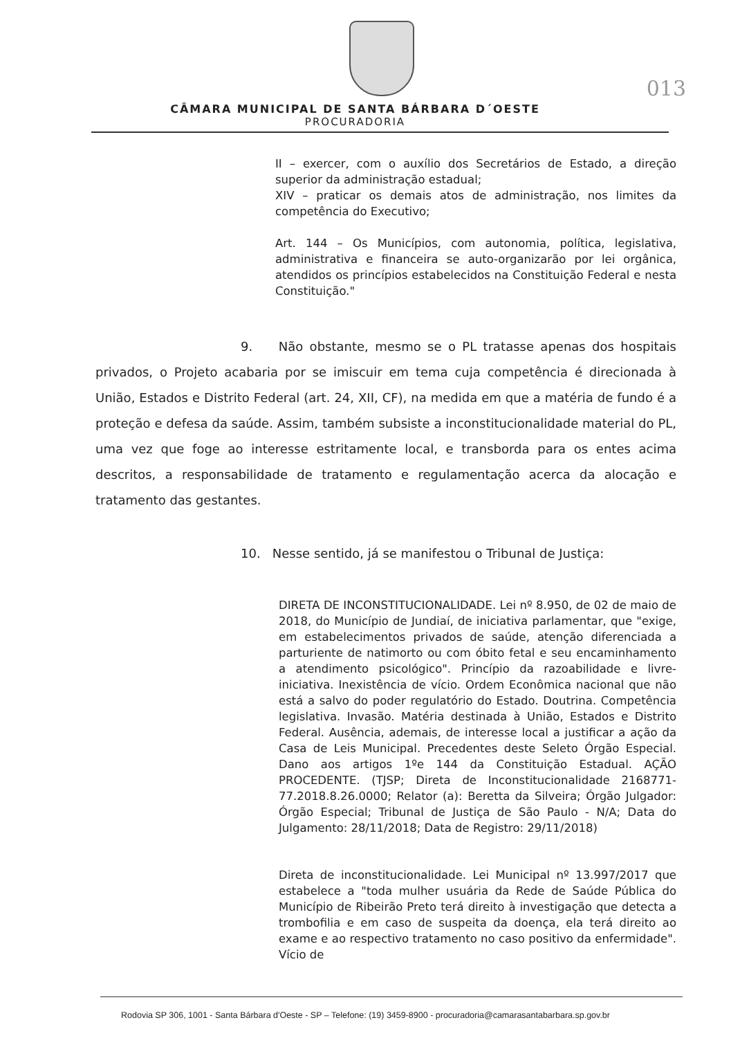013
CÂMARA MUNICIPAL DE SANTA BÁRBARA D´OESTE
PROCURADORIA
II – exercer, com o auxílio dos Secretários de Estado, a direção superior da administração estadual;
XIV – praticar os demais atos de administração, nos limites da competência do Executivo;
Art. 144 – Os Municípios, com autonomia, política, legislativa, administrativa e financeira se auto-organizarão por lei orgânica, atendidos os princípios estabelecidos na Constituição Federal e nesta Constituição."
9. Não obstante, mesmo se o PL tratasse apenas dos hospitais privados, o Projeto acabaria por se imiscuir em tema cuja competência é direcionada à União, Estados e Distrito Federal (art. 24, XII, CF), na medida em que a matéria de fundo é a proteção e defesa da saúde. Assim, também subsiste a inconstitucionalidade material do PL, uma vez que foge ao interesse estritamente local, e transborda para os entes acima descritos, a responsabilidade de tratamento e regulamentação acerca da alocação e tratamento das gestantes.
10. Nesse sentido, já se manifestou o Tribunal de Justiça:
DIRETA DE INCONSTITUCIONALIDADE. Lei nº 8.950, de 02 de maio de 2018, do Município de Jundiaí, de iniciativa parlamentar, que "exige, em estabelecimentos privados de saúde, atenção diferenciada a parturiente de natimorto ou com óbito fetal e seu encaminhamento a atendimento psicológico". Princípio da razoabilidade e livre-iniciativa. Inexistência de vício. Ordem Econômica nacional que não está a salvo do poder regulatório do Estado. Doutrina. Competência legislativa. Invasão. Matéria destinada à União, Estados e Distrito Federal. Ausência, ademais, de interesse local a justificar a ação da Casa de Leis Municipal. Precedentes deste Seleto Órgão Especial. Dano aos artigos 1ºe 144 da Constituição Estadual. AÇÃO PROCEDENTE. (TJSP; Direta de Inconstitucionalidade 2168771-77.2018.8.26.0000; Relator (a): Beretta da Silveira; Órgão Julgador: Órgão Especial; Tribunal de Justiça de São Paulo - N/A; Data do Julgamento: 28/11/2018; Data de Registro: 29/11/2018)
Direta de inconstitucionalidade. Lei Municipal nº 13.997/2017 que estabelece a "toda mulher usuária da Rede de Saúde Pública do Município de Ribeirão Preto terá direito à investigação que detecta a trombofilia e em caso de suspeita da doença, ela terá direito ao exame e ao respectivo tratamento no caso positivo da enfermidade". Vício de
Rodovia SP 306, 1001 - Santa Bárbara d'Oeste - SP – Telefone: (19) 3459-8900 - procuradoria@camarasantabarbara.sp.gov.br